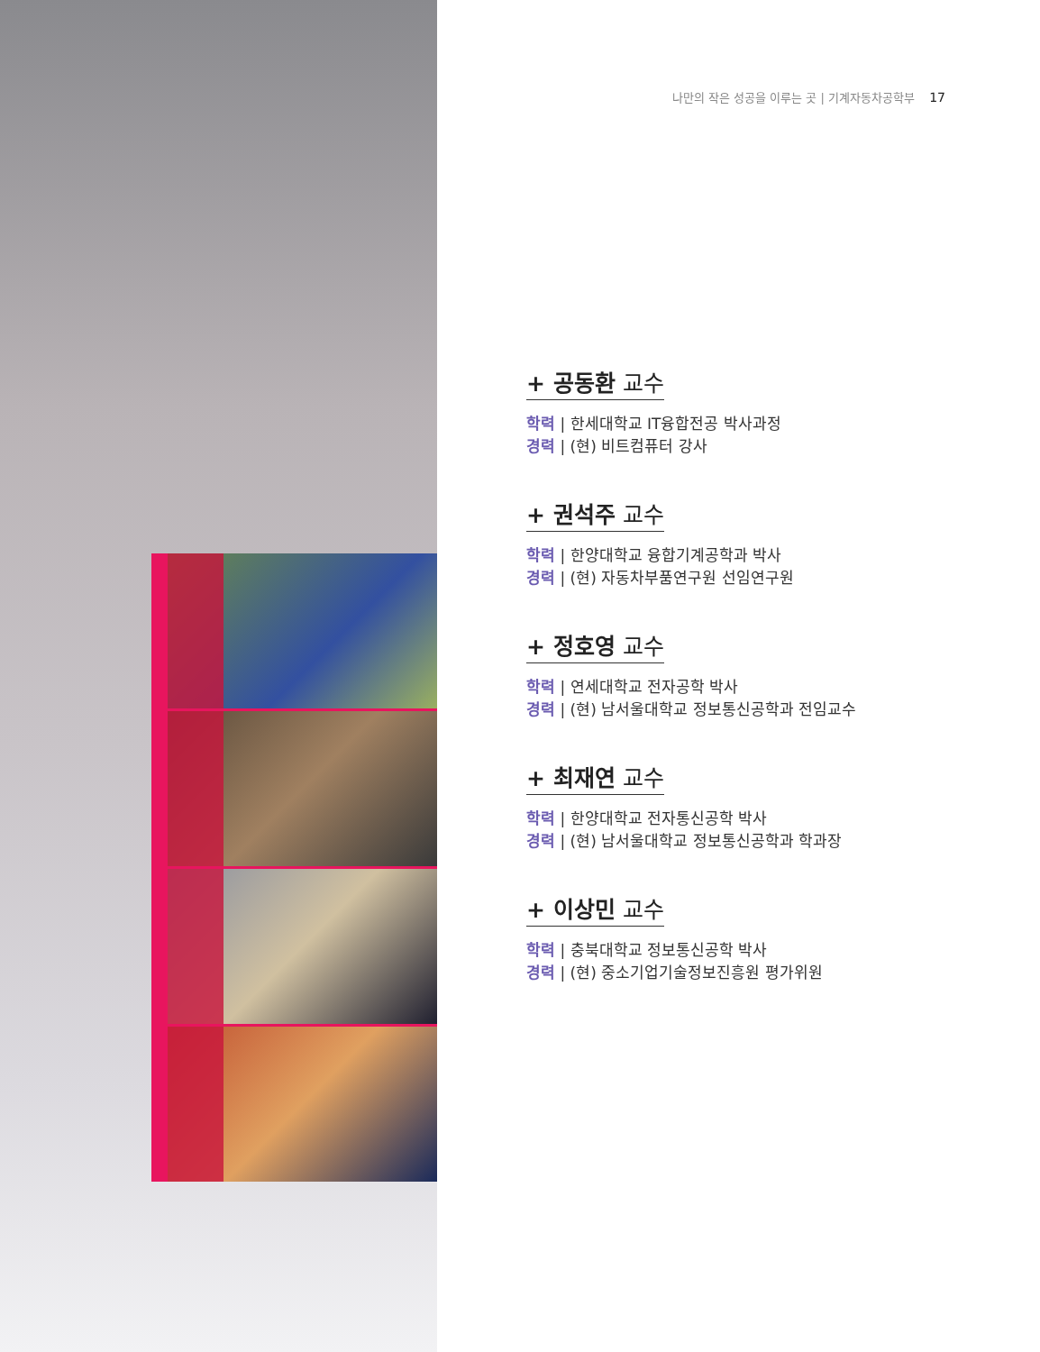나만의 작은 성공을 이루는 곳 | 기계자동차공학부 17
+ 공동환 교수
학력 | 한세대학교 IT융합전공 박사과정
경력 | (현) 비트컴퓨터 강사
+ 권석주 교수
학력 | 한양대학교 융합기계공학과 박사
경력 | (현) 자동차부품연구원 선임연구원
+ 정호영 교수
학력 | 연세대학교 전자공학 박사
경력 | (현) 남서울대학교 정보통신공학과 전임교수
+ 최재연 교수
학력 | 한양대학교 전자통신공학 박사
경력 | (현) 남서울대학교 정보통신공학과 학과장
+ 이상민 교수
학력 | 충북대학교 정보통신공학 박사
경력 | (현) 중소기업기술정보진흥원 평가위원